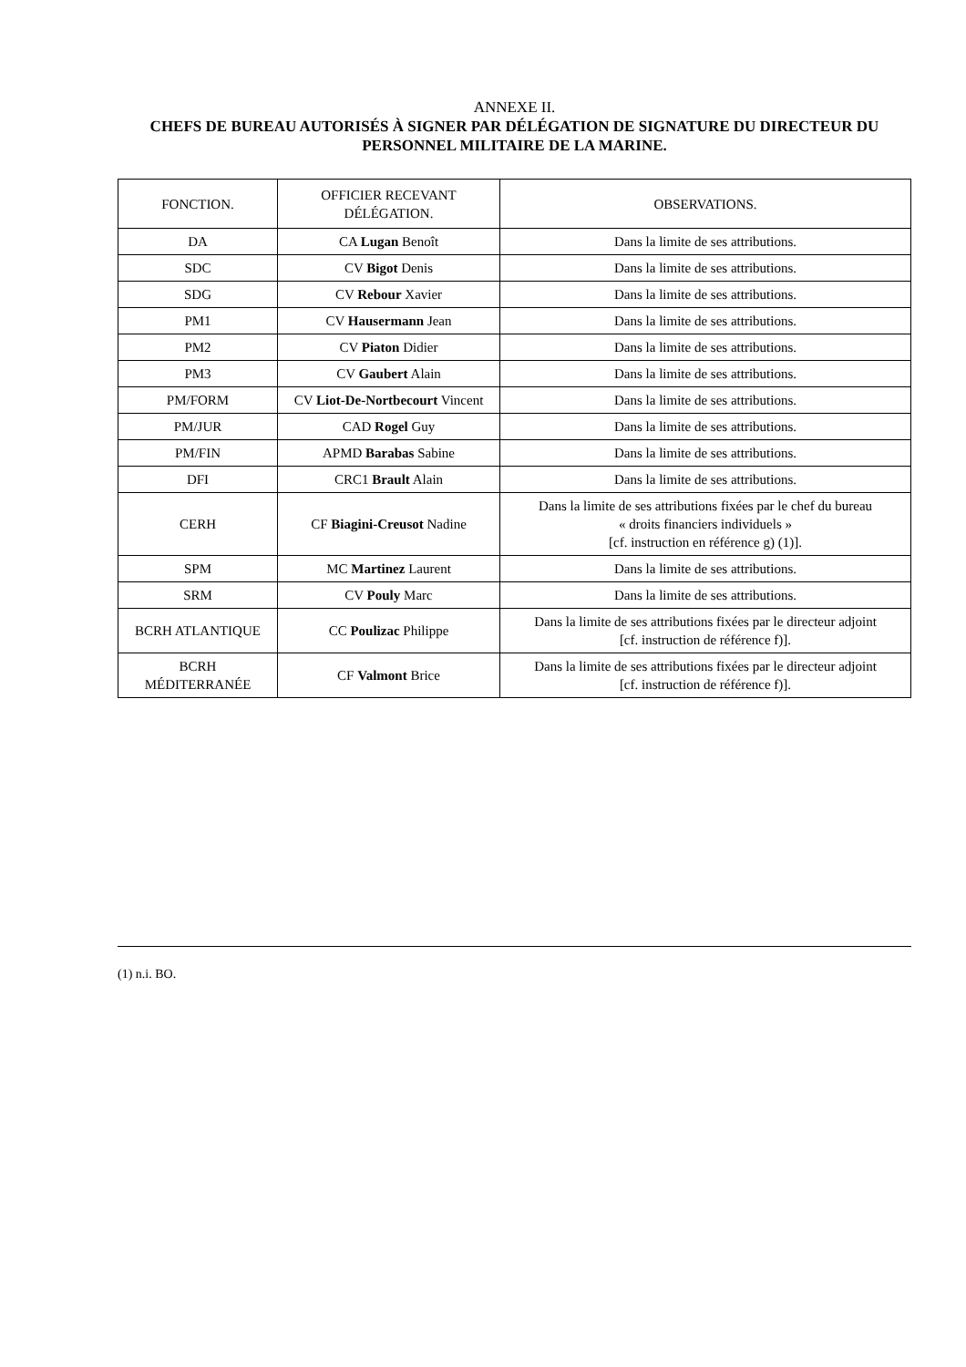ANNEXE II.
CHEFS DE BUREAU AUTORISÉS À SIGNER PAR DÉLÉGATION DE SIGNATURE DU DIRECTEUR DU PERSONNEL MILITAIRE DE LA MARINE.
| FONCTION. | OFFICIER RECEVANT DÉLÉGATION. | OBSERVATIONS. |
| --- | --- | --- |
| DA | CA Lugan Benoît | Dans la limite de ses attributions. |
| SDC | CV Bigot Denis | Dans la limite de ses attributions. |
| SDG | CV Rebour Xavier | Dans la limite de ses attributions. |
| PM1 | CV Hausermann Jean | Dans la limite de ses attributions. |
| PM2 | CV Piaton Didier | Dans la limite de ses attributions. |
| PM3 | CV Gaubert Alain | Dans la limite de ses attributions. |
| PM/FORM | CV Liot-De-Nortbecourt Vincent | Dans la limite de ses attributions. |
| PM/JUR | CAD Rogel Guy | Dans la limite de ses attributions. |
| PM/FIN | APMD Barabas Sabine | Dans la limite de ses attributions. |
| DFI | CRC1 Brault Alain | Dans la limite de ses attributions. |
| CERH | CF Biagini-Creusot Nadine | Dans la limite de ses attributions fixées par le chef du bureau « droits financiers individuels » [cf. instruction en référence g) (1)]. |
| SPM | MC Martinez Laurent | Dans la limite de ses attributions. |
| SRM | CV Pouly Marc | Dans la limite de ses attributions. |
| BCRH ATLANTIQUE | CC Poulizac Philippe | Dans la limite de ses attributions fixées par le directeur adjoint [cf. instruction de référence f)]. |
| BCRH MÉDITERRANÉE | CF Valmont Brice | Dans la limite de ses attributions fixées par le directeur adjoint [cf. instruction de référence f)]. |
(1) n.i. BO.